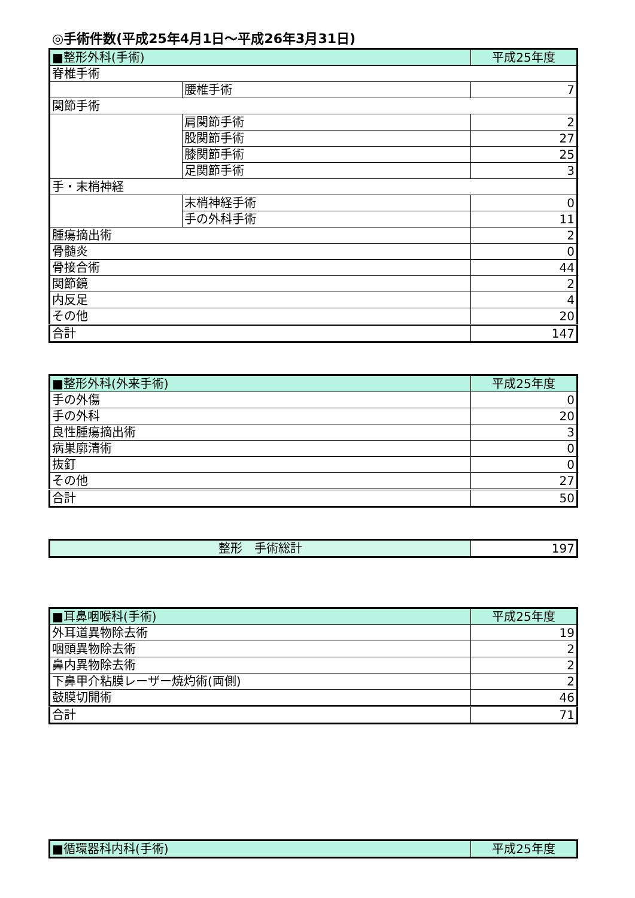◎手術件数(平成25年4月1日～平成26年3月31日)
| ■整形外科(手術) | | 平成25年度 |
| 脊椎手術 | | |
| | 腰椎手術 | 7 |
| 関節手術 | | |
| | 肩関節手術 | 2 |
| | 股関節手術 | 27 |
| | 膝関節手術 | 25 |
| | 足関節手術 | 3 |
| 手・末梢神経 | | |
| | 末梢神経手術 | 0 |
| | 手の外科手術 | 11 |
| 腫瘍摘出術 | | 2 |
| 骨髄炎 | | 0 |
| 骨接合術 | | 44 |
| 関節鏡 | | 2 |
| 内反足 | | 4 |
| その他 | | 20 |
| 合計 | | 147 |
| ■整形外科(外来手術) | 平成25年度 |
| 手の外傷 | 0 |
| 手の外科 | 20 |
| 良性腫瘍摘出術 | 3 |
| 病巣廓清術 | 0 |
| 抜釘 | 0 |
| その他 | 27 |
| 合計 | 50 |
| 整形 手術総計 | 197 |
| ■耳鼻咽喉科(手術) | 平成25年度 |
| 外耳道異物除去術 | 19 |
| 咽頭異物除去術 | 2 |
| 鼻内異物除去術 | 2 |
| 下鼻甲介粘膜レーザー焼灼術(両側) | 2 |
| 鼓膜切開術 | 46 |
| 合計 | 71 |
| ■循環器科内科(手術) | 平成25年度 |